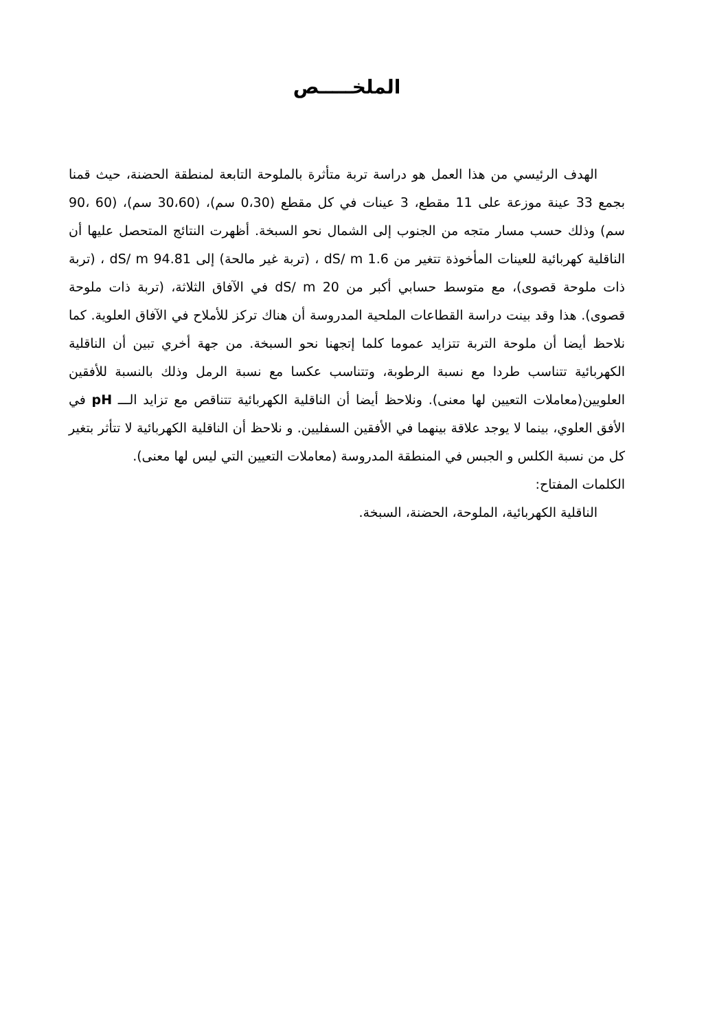الملخـــــص
الهدف الرئيسي من هذا العمل هو دراسة تربة متأثرة بالملوحة التابعة لمنطقة الحضنة، حيث قمنا بجمع 33 عينة موزعة على 11 مقطع، 3 عينات في كل مقطع (0،30 سم)، (30،60 سم)، (60 ،90 سم) وذلك حسب مسار متجه من الجنوب إلى الشمال نحو السبخة. أظهرت النتائج المتحصل عليها أن الناقلية كهربائية للعينات المأخوذة تتغير من 1.6 dS/ m ، (تربة غير مالحة) إلى 94.81 dS/ m ، (تربة ذات ملوحة قصوى)، مع متوسط حسابي أكبر من 20 dS/ m في الآفاق الثلاثة، (تربة ذات ملوحة قصوى). هذا وقد بينت دراسة القطاعات الملحية المدروسة أن هناك تركز للأملاح في الآفاق العلوية. كما نلاحظ أيضا أن ملوحة التربة تتزايد عموما كلما إتجهنا نحو السبخة. من جهة أخري تبين أن الناقلية الكهربائية تتناسب طردا مع نسبة الرطوبة، وتتناسب عكسا مع نسبة الرمل وذلك بالنسبة للأفقين العلويين(معاملات التعيين لها معنى). ونلاحظ أيضا أن الناقلية الكهربائية تتناقص مع تزايد الـــ pH في الأفق العلوي، بينما لا يوجد علاقة بينهما في الأفقين السفليين. و نلاحظ أن الناقلية الكهربائية لا تتأثر بتغير كل من نسبة الكلس و الجبس في المنطقة المدروسة (معاملات التعيين التي ليس لها معنى).
الكلمات المفتاح:
الناقلية الكهربائية، الملوحة، الحضنة، السبخة.